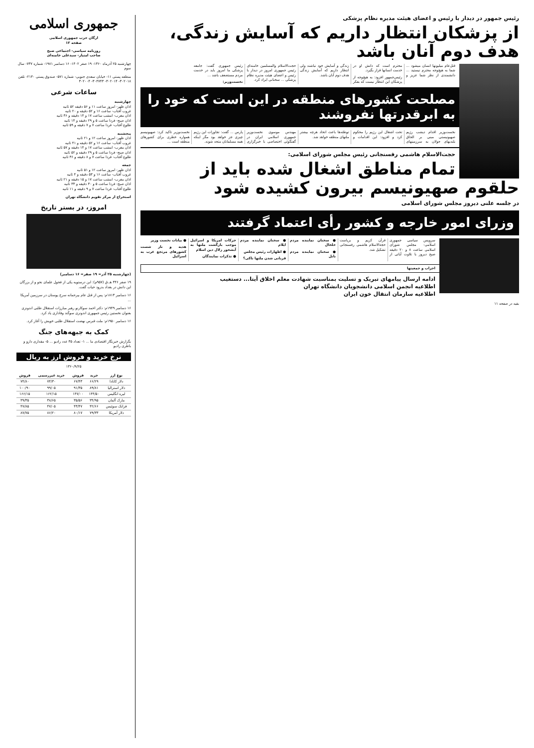رئیس جمهور در دیدار با رئیس و اعضای هیئت مدیره نظام پزشکی
از پزشکان انتظار داریم که آسایش زندگی، هدف دوم آنان باشد
قتل‌عام میلیونها انسان میشود ... شما به هیچ‌وجه محترم نیستید ... دانشمندی از نظر شما عزیز و محترم است که دانش او در خدمت انسانها قرار بگیرد.
رئیس‌جمهور افزود: به هیچ‌وجه از پزشکان این انتظار نیست که بفکر زندگی و آسایش خود نباشند ولی انتظار داریم که آسایش زندگی هدف دوم آنان باشد.
حجت‌الاسلام والمسلمین خامنه‌ای رئیس جمهوری امروز در دیدار با رئیس و اعضای هیئت مدیره نظام پزشکی ... سخنانی ایراد کرد.
رئیس جمهوری گفت: جامعه پزشکی ما امروز باید در خدمت مردم مستضعف باشد ...
نخست‌وزیر:
مصلحت کشورهای منطقه در این است که خود را به ابرقدرتها نفروشند
نخست‌وزیر اقدام دیشب رژیم صهیونیستی مبنی بر الحاق بلندیهای جولان به سرزمینهای تحت اشغال این رژیم را محکوم کرد و افزود: این اقدامات و توطئه‌ها باعث اتحاد هرچه بیشتر ملتهای منطقه خواهد شد.
مهندس موسوی نخست‌وزیر جمهوری اسلامی ایران در گفتگوئی اختصاصی با خبرگزاری پارس ... گفت: تجاوزات این رژیم چیزی جز خواهد بود مگر اینکه همه مسلمانان متحد شوند.
نخست‌وزیر تاکید کرد: صهیونیسم همواره خطری برای کشورهای منطقه است ...
حجت‌الاسلام هاشمی رفسنجانی رئیس مجلس شورای اسلامی:
تمام مناطق اشغال شده باید از حلقوم صهیونیسم بیرون کشیده شود
در جلسه علنی دیروز مجلس شورای اسلامی
وزرای امور خارجه و کشور رأی اعتماد گرفتند
سرویس سیاسی جمهوری اسلامی- مجلس شورای اسلامی ساعت ۸ و ۲۰ دقیقه صبح دیروز با تلاوت آیاتی از قرآن کریم و بریاست حجة‌الاسلام هاشمی رفسنجانی تشکیل شد.
● سخنان نماینده مردم خلخال
● سخنان نماینده مردم بابل
● سخنان نماینده مردم ایلام
● اظهارات رئیس مجلس
قربانی شدن ملتها تاکی؟
حرکات امریکا و اسرائیل موجب بازگشت ملتها به آبشخور زلال دین اسلام
● تذکرات نمایندگان
● بیانات نخست وزیر
هدیه و ناز شست کشورهای مرتجع عرب به اسرائیل
احزاب و جمعیتها
ادامه ارسال پیامهای تبریک و تسلیت بمناسبت شهادت معلم اخلاق آیتا... دستغیب
اطلاعیه انجمن اسلامی دانشجویان دانشگاه تهران
اطلاعیه سازمان انتقال خون ایران
بقیه در صفحه ۱۱
جمهوری اسلامی
ارگان حزب جمهوری اسلامی
صفحه ۱۲
روزنامه سیاسی- اجتماعی صبح
صاحب امتیاز- سیدعلی خامنه‌ای
چهارشنبه ۲۵ آذرماه ۱۳۶۰- ۱۹ صفر ۱۴۰۲- ۱۶ دسامبر ۱۹۸۱- شماره ۷۳۷- سال سوم
منطقه پستی ۱۱- خیابان سعدی جنوبی- شماره ۵۷۱- صندوق پستی ۲۱۳۰- تلفن ۳۰۲۰۱۸- ۳۰۲۰۱۴- ۳۰۴۷۴۳- ۳۰۲۰۰۴
ساعات شرعی
چهارشنبه
اذان ظهر- امروز ساعت ۱۱ و ۵۶ دقیقه ۵۲ ثانیه
غروب آفتاب- ساعت ۱۶ و ۵۲ دقیقه و ۲۰ ثانیه
اذان مغرب- امشب ساعت ۱۷ و ۱۴ دقیقه و ۳۶ ثانیه
اذان صبح- فردا ساعت ۵ و ۲۹ دقیقه و ۱۴ ثانیه
طلوع آفتاب- فردا ساعت ۷ و ۷ دقیقه و ۵۹ ثانیه
پنجشنبه
اذان ظهر- امروز ساعت ۱۲ و ۲۱ ثانیه
غروب آفتاب- ساعت ۱۶ و ۵۲ دقیقه و ۴۱ ثانیه
اذان مغرب- امشب ساعت ۱۷ و ۱۴ دقیقه و ۵۷ ثانیه
اذان صبح- فردا ساعت ۵ و ۲۹ دقیقه و ۵۲ ثانیه
طلوع آفتاب- فردا ساعت ۷ و ۸ دقیقه و ۳۶ ثانیه
جمعه
اذان ظهر- امروز ساعت ۱۲ و ۵۱ ثانیه
غروب آفتاب- ساعت ۱۶ و ۵۳ دقیقه و ۴ ثانیه
اذان مغرب- امشب ساعت ۱۷ و ۱۵ دقیقه و ۲۱ ثانیه
اذان صبح- فردا ساعت ۵ و ۳۰ دقیقه و ۳۳ ثانیه
طلوع آفتاب- فردا ساعت ۷ و ۹ دقیقه و ۱۱ ثانیه
استخراج از مرکز تقویم دانشگاه تهران
امروز، در بستر تاریخ
(چهارشنبه ۲۵ آذر= ۱۹ صفر= ۱۶ دسامبر)
۱۹ صفر ۳۴۶ هـ.ق (۹۵۷م): ابن درستویه یکی از فحول علمای نحو و از بزرگان این دانش در بغداد بدرود حیات گفت.
۱۶ دسامبر ۱۸۱۳م: پس از قتل عام بیرحمانه سرخ پوستان در سرزمین آمریکا ...
۱۶ دسامبر ۱۹۴۹م: دکتر احمد سوکارنو رهبر مبارزات استقلال طلبی اندونزی بعنوان نخستین رئیس جمهوری اندونزی سوگند وفاداری یاد کرد.
۱۶ دسامبر ۱۹۵۰م: ملت قبرس نهضت استقلال طلبی خویش را آغاز کرد.
کمک به جبهه‌های جنگ
بگزارش خبرنگار اقتصادی ما ... ۱- تعداد ۳۵ عدد رادیو ... ۵- مقداری دارو و باطری رادیو
نرخ خرید و فروش ارز به ریال
۱۳۶۰/۹/۲۵
| نوع ارز | خرید | فروش | خرید غیررسمی | فروش |
| --- | --- | --- | --- | --- |
| دلار کانادا | ۶۶/۲۹ | ۶۷/۴۳ | ۷۴/۳۰ | ۷۴/۸۰ |
| دلار استرالیا | ۸۹/۸۱ | ۹۱/۳۵ | ۹۹/۰۵ | ۱۰۰/۹۰ |
| لیره انگلیس | ۱۴۴/۵۰ | ۱۴۷/۰۰ | ۱۶۲/۱۵ | ۱۶۶/۱۵ |
| مارک آلمان | ۳۴/۹۵ | ۳۵/۵۶ | ۳۸/۶۵ | ۳۹/۳۵ |
| فرانک سوئیس | ۴۲/۶۶ | ۴۳/۴۷ | ۴۷/۰۵ | ۴۷/۸۵ |
| دلار آمریکا | ۷۹/۳۳ | ۸۰/۱۷ | ۸۶/۲۰ | ۸۷/۷۵ |